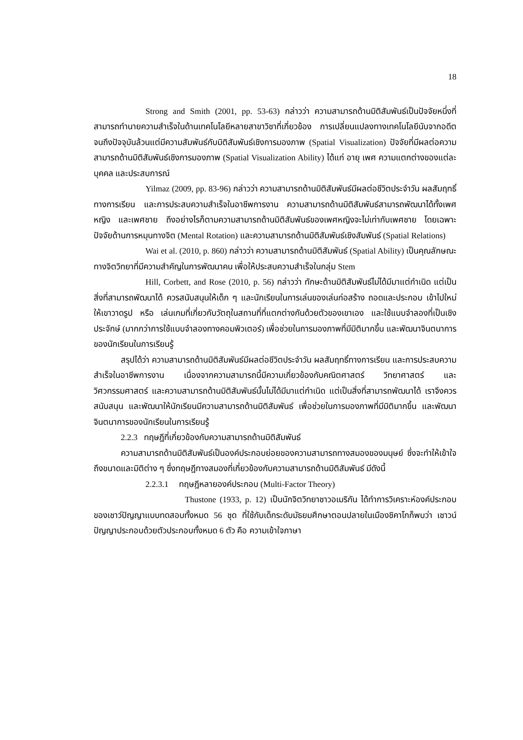18
Strong and Smith (2001, pp. 53-63) กล่าวว่า ความสามารถด้านมิติสัมพันธ์เป็นปัจจัยหนึ่งที่สามารถทำนายความสำเร็จในด้านเทคโนโลยีหลายสาขาวิชาที่เกี่ยวข้อง การเปลี่ยนแปลงทางเทคโนโลยีนับจากอดีตจนถึงปัจจุบันล้วนแต่มีความสัมพันธ์กับมิติสัมพันธ์เชิงการมองภาพ (Spatial Visualization) ปัจจัยที่มีผลต่อความสามารถด้านมิติสัมพันธ์เชิงการมองภาพ (Spatial Visualization Ability) ได้แก่ อายุ เพศ ความแตกต่างของแต่ละบุคคล และประสบการณ์
Yilmaz (2009, pp. 83-96) กล่าวว่า ความสามารถด้านมิติสัมพันธ์มีผลต่อชีวิตประจำวัน ผลสัมฤทธิ์ทางการเรียน และการประสบความสำเร็จในอาชีพการงาน ความสามารถด้านมิติสัมพันธ์สามารถพัฒนาได้ทั้งเพศหญิง และเพศชาย ถึงอย่างไรก็ตามความสามารถด้านมิติสัมพันธ์ของเพศหญิงจะไม่เท่ากับเพศชาย โดยเฉพาะปัจจัยด้านการหมุนทางจิต (Mental Rotation) และความสามารถด้านมิติสัมพันธ์เชิงสัมพันธ์ (Spatial Relations)
Wai et al. (2010, p. 860) กล่าวว่า ความสามารถด้านมิติสัมพันธ์ (Spatial Ability) เป็นคุณลักษณะ ทางจิตวิทยาที่มีความสำคัญในการพัฒนาคน เพื่อให้ประสบความสำเร็จในกลุ่ม Stem
Hill, Corbett, and Rose (2010, p. 56) กล่าวว่า ทักษะด้านมิติสัมพันธ์ไม่ได้มีมาแต่กำเนิด แต่เป็นสิ่งที่สามารถพัฒนาได้ ควรสนับสนุนให้เด็ก ๆ และนักเรียนในการเล่นของเล่นก่อสร้าง ถอดและประกอบ เข้าไปใหม่ ให้เขาวาดรูป หรือ เล่นเกมที่เกี่ยวกับวัตถุในสถานที่ที่แตกต่างกันด้วยตัวของเขาเอง และใช้แบบจำลองที่เป็นเชิงประจักษ์ (มากกว่าการใช้แบบจำลองทางคอมพิวเตอร์) เพื่อช่วยในการมองภาพที่มีมิติมากขึ้น และพัฒนาจินตนาการของนักเรียนในการเรียนรู้
สรุปได้ว่า ความสามารถด้านมิติสัมพันธ์มีผลต่อชีวิตประจำวัน ผลสัมฤทธิ์ทางการเรียน และการประสบความสำเร็จในอาชีพการงาน เนื่องจากความสามารถนี้มีความเกี่ยวข้องกับคณิตศาสตร์ วิทยาศาสตร์ และวิศวกรรมศาสตร์ และความสามารถด้านมิติสัมพันธ์นั้นไม่ได้มีมาแต่กำเนิด แต่เป็นสิ่งที่สามารถพัฒนาได้ เราจึงควรสนับสนุน และพัฒนาให้นักเรียนมีความสามารถด้านมิติสัมพันธ์ เพื่อช่วยในการมองภาพที่มีมิติมากขึ้น และพัฒนาจินตนาการของนักเรียนในการเรียนรู้
2.2.3 ทฤษฎีที่เกี่ยวข้องกับความสามารถด้านมิติสัมพันธ์
ความสามารถด้านมิติสัมพันธ์เป็นองค์ประกอบย่อยของความสามารถทางสมองของมนุษย์ ซึ่งจะทำให้เข้าใจถึงขนาดและมิติต่าง ๆ ซึ่งทฤษฎีทางสมองที่เกี่ยวข้องกับความสามารถด้านมิติสัมพันธ์ มีดังนี้
2.2.3.1 ทฤษฎีหลายองค์ประกอบ (Multi-Factor Theory)
Thustone (1933, p. 12) เป็นนักจิตวิทยาชาวอเมริกัน ได้ทำการวิเคราะห์องค์ประกอบของเชาว์ปัญญาแบบทดสอบทั้งหมด 56 ชุด ที่ใช้กับเด็กระดับมัธยมศึกษาตอนปลายในเมืองชิคาโกก็พบว่า เชาวน์ปัญญาประกอบด้วยตัวประกอบทั้งหมด 6 ตัว คือ ความเข้าใจภาษา